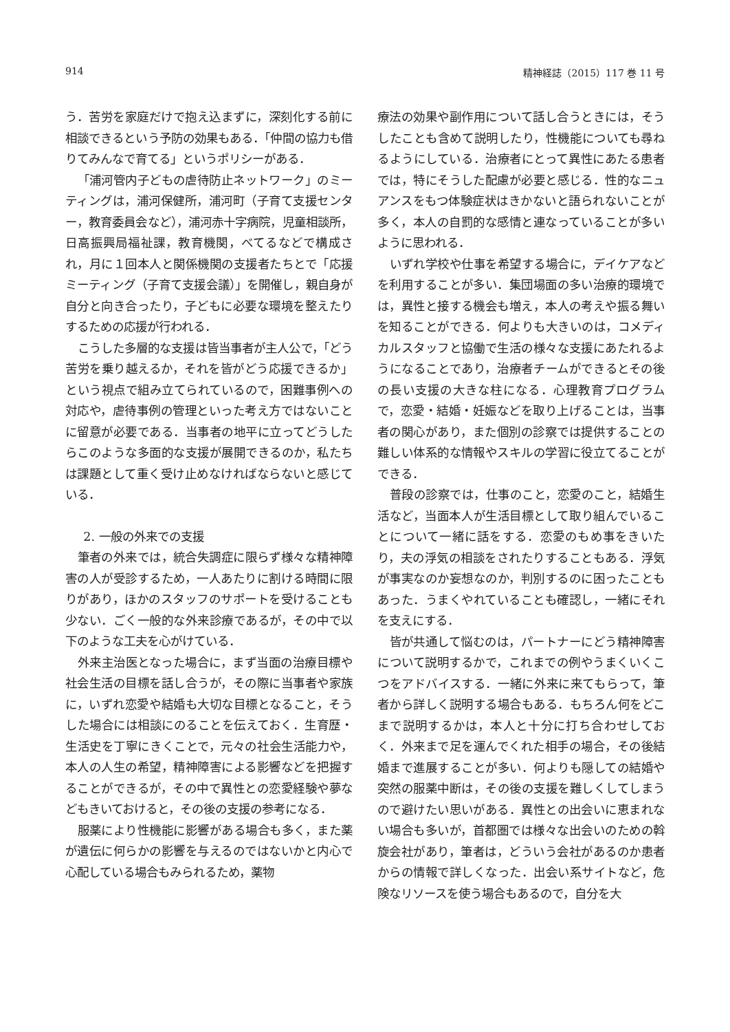914 精神経誌（2015）117 巻 11 号
う．苦労を家庭だけで抱え込まずに，深刻化する前に相談できるという予防の効果もある．「仲間の協力も借りてみんなで育てる」というポリシーがある．
「浦河管内子どもの虐待防止ネットワーク」のミーティングは，浦河保健所，浦河町（子育て支援センター，教育委員会など），浦河赤十字病院，児童相談所，日高振興局福祉課，教育機関，べてるなどで構成され，月に１回本人と関係機関の支援者たちとで「応援ミーティング（子育て支援会議）」を開催し，親自身が自分と向き合ったり，子どもに必要な環境を整えたりするための応援が行われる．
こうした多層的な支援は皆当事者が主人公で，「どう苦労を乗り越えるか，それを皆がどう応援できるか」という視点で組み立てられているので，困難事例への対応や，虐待事例の管理といった考え方ではないことに留意が必要である．当事者の地平に立ってどうしたらこのような多面的な支援が展開できるのか，私たちは課題として重く受け止めなければならないと感じている．
2. 一般の外来での支援
筆者の外来では，統合失調症に限らず様々な精神障害の人が受診するため，一人あたりに割ける時間に限りがあり，ほかのスタッフのサポートを受けることも少ない．ごく一般的な外来診療であるが，その中で以下のような工夫を心がけている．
外来主治医となった場合に，まず当面の治療目標や社会生活の目標を話し合うが，その際に当事者や家族に，いずれ恋愛や結婚も大切な目標となること，そうした場合には相談にのることを伝えておく．生育歴・生活史を丁寧にきくことで，元々の社会生活能力や，本人の人生の希望，精神障害による影響などを把握することができるが，その中で異性との恋愛経験や夢などもきいておけると，その後の支援の参考になる．
服薬により性機能に影響がある場合も多く，また薬が遺伝に何らかの影響を与えるのではないかと内心で心配している場合もみられるため，薬物
療法の効果や副作用について話し合うときには，そうしたことも含めて説明したり，性機能についても尋ねるようにしている．治療者にとって異性にあたる患者では，特にそうした配慮が必要と感じる．性的なニュアンスをもつ体験症状はきかないと語られないことが多く，本人の自罰的な感情と連なっていることが多いように思われる．
いずれ学校や仕事を希望する場合に，デイケアなどを利用することが多い．集団場面の多い治療的環境では，異性と接する機会も増え，本人の考えや振る舞いを知ることができる．何よりも大きいのは，コメディカルスタッフと協働で生活の様々な支援にあたれるようになることであり，治療者チームができるとその後の長い支援の大きな柱になる．心理教育プログラムで，恋愛・結婚・妊娠などを取り上げることは，当事者の関心があり，また個別の診察では提供することの難しい体系的な情報やスキルの学習に役立てることができる．
普段の診察では，仕事のこと，恋愛のこと，結婚生活など，当面本人が生活目標として取り組んでいることについて一緒に話をする．恋愛のもめ事をきいたり，夫の浮気の相談をされたりすることもある．浮気が事実なのか妄想なのか，判別するのに困ったこともあった．うまくやれていることも確認し，一緒にそれを支えにする．
皆が共通して悩むのは，パートナーにどう精神障害について説明するかで，これまでの例やうまくいくこつをアドバイスする．一緒に外来に来てもらって，筆者から詳しく説明する場合もある．もちろん何をどこまで説明するかは，本人と十分に打ち合わせしておく．外来まで足を運んでくれた相手の場合，その後結婚まで進展することが多い．何よりも隠しての結婚や突然の服薬中断は，その後の支援を難しくしてしまうので避けたい思いがある．異性との出会いに恵まれない場合も多いが，首都圏では様々な出会いのための斡旋会社があり，筆者は，どういう会社があるのか患者からの情報で詳しくなった．出会い系サイトなど，危険なリソースを使う場合もあるので，自分を大